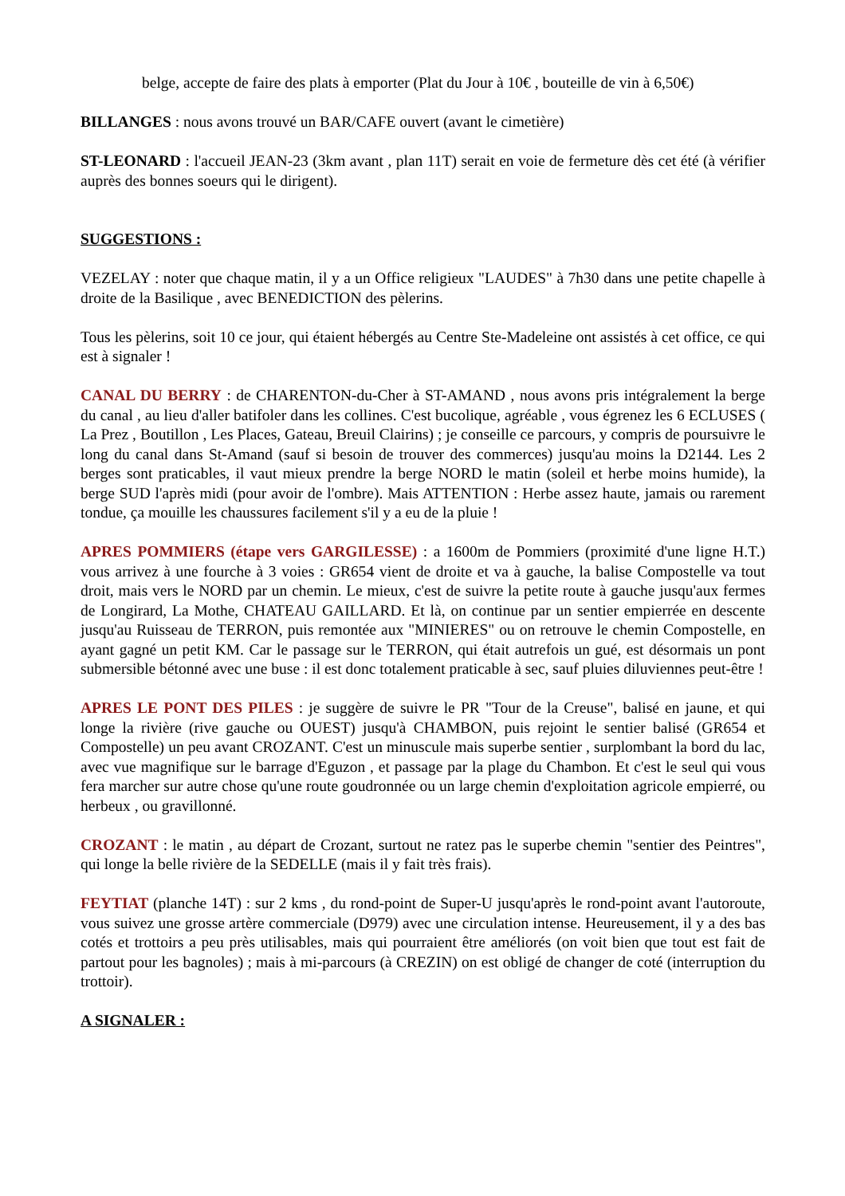belge, accepte de faire des plats à emporter (Plat du Jour à 10€ , bouteille de vin à 6,50€)
BILLANGES : nous avons trouvé un BAR/CAFE ouvert (avant le cimetière)
ST-LEONARD : l'accueil JEAN-23 (3km avant , plan 11T) serait en voie de fermeture dès cet été (à vérifier auprès des bonnes soeurs qui le dirigent).
SUGGESTIONS :
VEZELAY : noter que chaque matin, il y a un Office religieux "LAUDES" à 7h30 dans une petite chapelle à droite de la Basilique , avec BENEDICTION des pèlerins.
Tous les pèlerins, soit 10 ce jour, qui étaient hébergés au Centre Ste-Madeleine ont assistés à cet office, ce qui est à signaler !
CANAL DU BERRY : de CHARENTON-du-Cher à ST-AMAND , nous avons pris intégralement la berge du canal , au lieu d'aller batifoler dans les collines. C'est bucolique, agréable , vous égrenez les 6 ECLUSES ( La Prez , Boutillon , Les Places, Gateau, Breuil Clairins) ; je conseille ce parcours, y compris de poursuivre le long du canal dans St-Amand (sauf si besoin de trouver des commerces) jusqu'au moins la D2144. Les 2 berges sont praticables, il vaut mieux prendre la berge NORD le matin (soleil et herbe moins humide), la berge SUD l'après midi (pour avoir de l'ombre). Mais ATTENTION : Herbe assez haute, jamais ou rarement tondue, ça mouille les chaussures facilement s'il y a eu de la pluie !
APRES POMMIERS (étape vers GARGILESSE) : a 1600m de Pommiers (proximité d'une ligne H.T.) vous arrivez à une fourche à 3 voies : GR654 vient de droite et va à gauche, la balise Compostelle va tout droit, mais vers le NORD par un chemin. Le mieux, c'est de suivre la petite route à gauche jusqu'aux fermes de Longirard, La Mothe, CHATEAU GAILLARD. Et là, on continue par un sentier empierrée en descente jusqu'au Ruisseau de TERRON, puis remontée aux "MINIERES" ou on retrouve le chemin Compostelle, en ayant gagné un petit KM. Car le passage sur le TERRON, qui était autrefois un gué, est désormais un pont submersible bétonné avec une buse : il est donc totalement praticable à sec, sauf pluies diluviennes peut-être !
APRES LE PONT DES PILES : je suggère de suivre le PR "Tour de la Creuse", balisé en jaune, et qui longe la rivière (rive gauche ou OUEST) jusqu'à CHAMBON, puis rejoint le sentier balisé (GR654 et Compostelle) un peu avant CROZANT. C'est un minuscule mais superbe sentier , surplombant la bord du lac, avec vue magnifique sur le barrage d'Eguzon , et passage par la plage du Chambon. Et c'est le seul qui vous fera marcher sur autre chose qu'une route goudronnée ou un large chemin d'exploitation agricole empierré, ou herbeux , ou gravillonné.
CROZANT : le matin , au départ de Crozant, surtout ne ratez pas le superbe chemin "sentier des Peintres", qui longe la belle rivière de la SEDELLE (mais il y fait très frais).
FEYTIAT (planche 14T) : sur 2 kms , du rond-point de Super-U jusqu'après le rond-point avant l'autoroute, vous suivez une grosse artère commerciale (D979) avec une circulation intense. Heureusement, il y a des bas cotés et trottoirs a peu près utilisables, mais qui pourraient être améliorés (on voit bien que tout est fait de partout pour les bagnoles) ; mais à mi-parcours (à CREZIN) on est obligé de changer de coté (interruption du trottoir).
A SIGNALER :